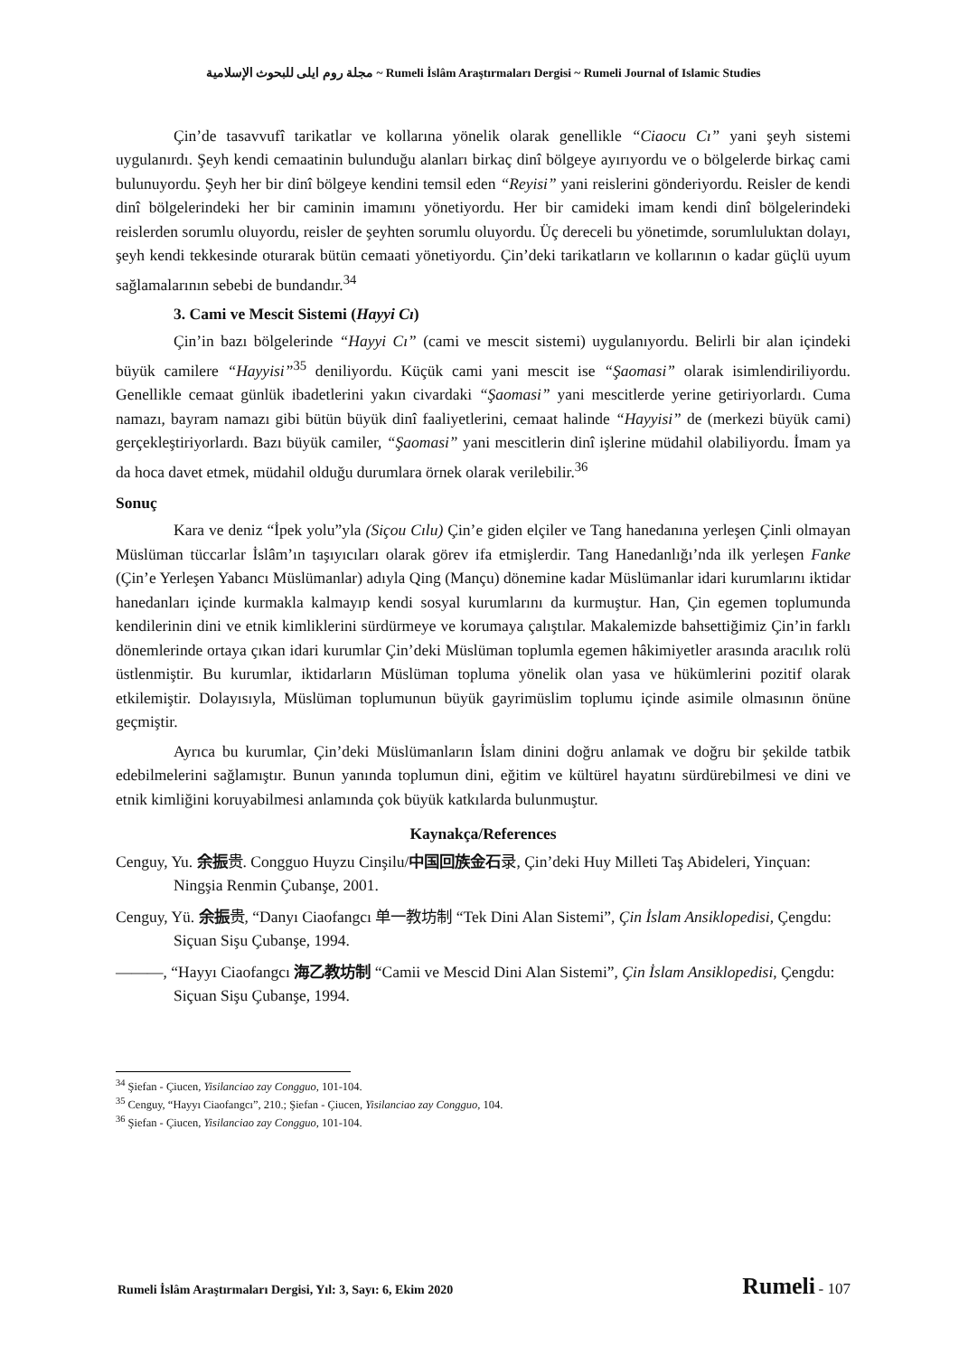مجلة روم ايلى للبحوث الإسلامية ~ Rumeli İslâm Araştırmaları Dergisi ~ Rumeli Journal of Islamic Studies
Çin’de tasavvufî tarikatlar ve kollarına yönelik olarak genellikle “Ciaocu Cı” yani şeyh sistemi uygulanırdı. Şeyh kendi cemaatinin bulunduğu alanları birkaç dinî bölgeye ayırıyordu ve o bölgelerde birkaç cami bulunuyordu. Şeyh her bir dinî bölgeye kendini temsil eden “Reyisi” yani reislerini gönderiyordu. Reisler de kendi dinî bölgelerindeki her bir caminin imamını yönetiyordu. Her bir camideki imam kendi dinî bölgelerindeki reislerden sorumlu oluyordu, reisler de şeyhten sorumlu oluyordu. Üç dereceli bu yönetimde, sorumluluktan dolayı, şeyh kendi tekkesinde oturarak bütün cemaati yönetiyordu. Çin’deki tarikatların ve kollarının o kadar güçlü uyum sağlamalarının sebebi de bundandır.<sup>34</sup>
3. Cami ve Mescit Sistemi (Hayyi Cı)
Çin’in bazı bölgelerinde “Hayyi Cı” (cami ve mescit sistemi) uygulanıyordu. Belirli bir alan içindeki büyük camilere “Hayyisi”<sup>35</sup> deniliyordu. Küçük cami yani mescit ise “Şaomasi” olarak isimlendiriliyordu. Genellikle cemaat günlük ibadetlerini yakın civardaki “Şaomasi” yani mescitlerde yerine getiriyorlardı. Cuma namazı, bayram namazı gibi bütün büyük dinî faaliyetlerini, cemaat halinde “Hayyisi” de (merkezi büyük cami) gerçekleştiriyorlardı. Bazı büyük camiler, “Şaomasi” yani mescitlerin dinî işlerine müdahil olabiliyordu. İmam ya da hoca davet etmek, müdahil olduğu durumlara örnek olarak verilebilir.<sup>36</sup>
Sonuç
Kara ve deniz “İpek yolu”yla (Siçou Cılu) Çin’e giden elçiler ve Tang hanedanına yerleşen Çinli olmayan Müslüman tüccarlar İslâm’ın taşıyıcıları olarak görev ifa etmişlerdir. Tang Hanedanlığı’nda ilk yerleşen Fanke (Çin’e Yerleşen Yabancı Müslümanlar) adıyla Qing (Mançu) dönemine kadar Müslümanlar idari kurumlarını iktidar hanedanları içinde kurmakla kalmayıp kendi sosyal kurumlarını da kurmuştur. Han, Çin egemen toplumunda kendilerinin dini ve etnik kimliklerini sürdürmeye ve korumaya çalıştılar. Makalemizde bahsettiğimiz Çin’in farklı dönemlerinde ortaya çıkan idari kurumlar Çin’deki Müslüman toplumla egemen hâkimiyetler arasında aracılık rolü üstlenmiştir. Bu kurumlar, iktidarların Müslüman topluma yönelik olan yasa ve hükümlerini pozitif olarak etkilemiştir. Dolayısıyla, Müslüman toplumunun büyük gayrimüslim toplumu içinde asimile olmasının önüne geçmiştir.
Ayrıca bu kurumlar, Çin’deki Müslümanların İslam dinini doğru anlamak ve doğru bir şekilde tatbik edebilmelerini sağlamıştır. Bunun yanında toplumun dini, eğitim ve kültürel hayatını sürdürebilmesi ve dini ve etnik kimliğini koruyabilmesi anlamında çok büyük katkılarda bulunmuştur.
Kaynakça/References
Cenguy, Yu. 余振贵. Congguo Huyzu Cinşilu/中国回族金石录, Çin’deki Huy Milleti Taş Abideleri, Yinçuan: Ningşia Renmin Çubanşe, 2001.
Cenguy, Yü. 余振贵, “Danyı Ciaofangcı 单一教坊制 “Tek Dini Alan Sistemi”, Çin İslam Ansiklopedisi, Çengdu: Siçuan Sişu Çubanşe, 1994.
———, “Hayyı Ciaofangcı 海乙教坊制 “Camii ve Mescid Dini Alan Sistemi”, Çin İslam Ansiklopedisi, Çengdu: Siçuan Sişu Çubanşe, 1994.
<sup>34</sup> Şiefan - Çiucen, Yisilanciao zay Congguo, 101-104.
<sup>35</sup> Cenguy, “Hayyı Ciaofangcı”, 210.; Şiefan - Çiucen, Yisilanciao zay Congguo, 104.
<sup>36</sup> Şiefan - Çiucen, Yisilanciao zay Congguo, 101-104.
Rumeli İslâm Araştırmaları Dergisi, Yıl: 3, Sayı: 6, Ekim 2020 Rumeli - 107